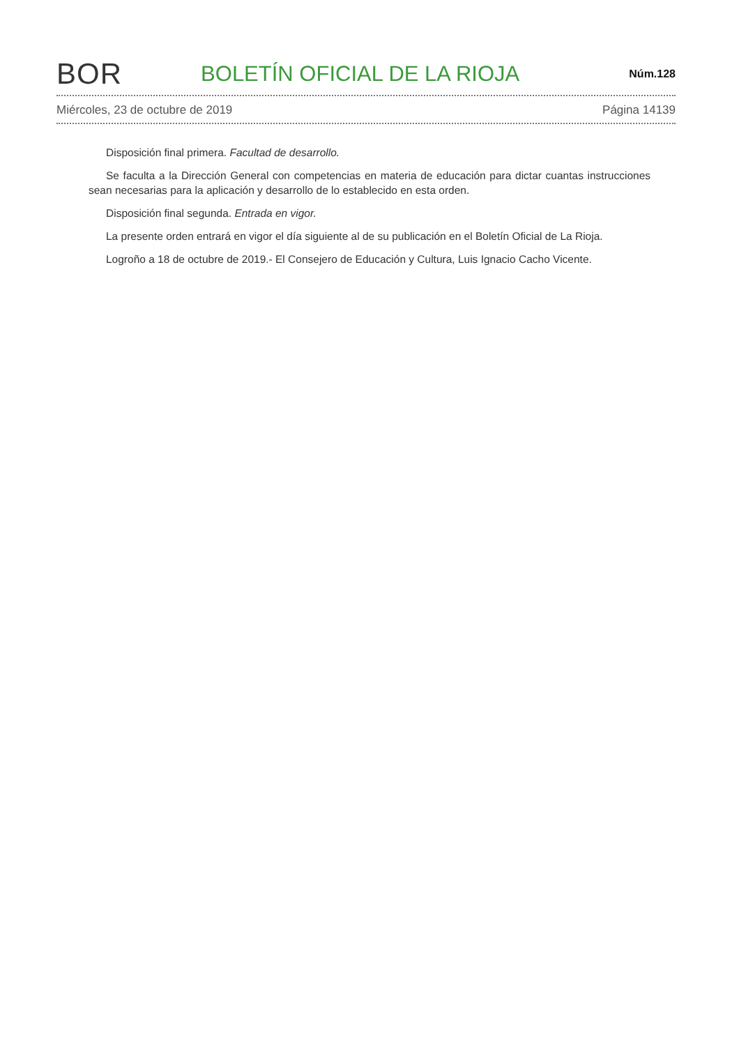BOR
BOLETÍN OFICIAL DE LA RIOJA
Núm.128
Miércoles, 23 de octubre de 2019 Página 14139
Disposición final primera. Facultad de desarrollo.
Se faculta a la Dirección General con competencias en materia de educación para dictar cuantas instrucciones sean necesarias para la aplicación y desarrollo de lo establecido en esta orden.
Disposición final segunda. Entrada en vigor.
La presente orden entrará en vigor el día siguiente al de su publicación en el Boletín Oficial de La Rioja.
Logroño a 18 de octubre de 2019.- El Consejero de Educación y Cultura, Luis Ignacio Cacho Vicente.